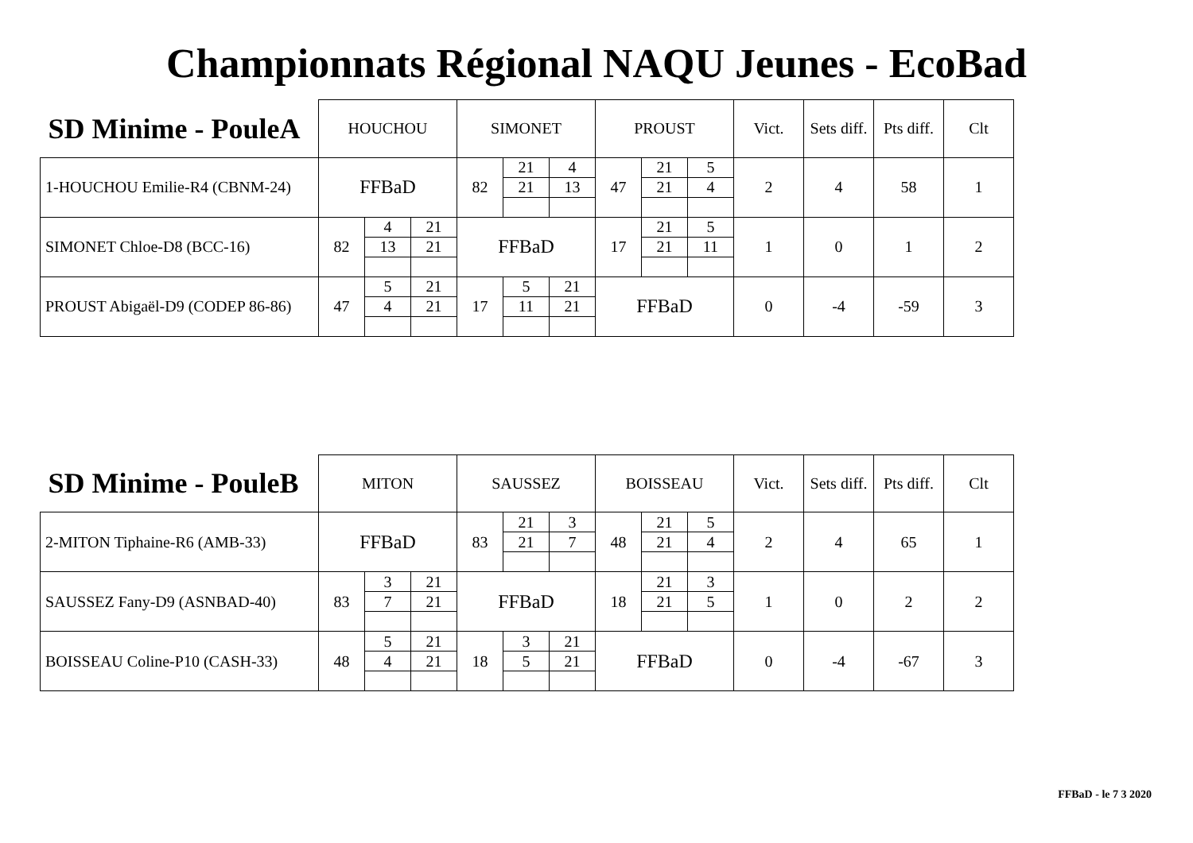Championnats Régional NAQU Jeunes - EcoBad
| SD Minime - PouleA | HOUCHOU | | | SIMONET | | | PROUST | | | Vict. | Sets diff. | Pts diff. | Clt |
| --- | --- | --- | --- | --- | --- | --- | --- | --- | --- | --- | --- | --- | --- |
| 1-HOUCHOU Emilie-R4 (CBNM-24) | FFBaD | | | 82 | 21 | 4 | 47 | 21 | 5 | 2 | 4 | 58 | 1 |
| | | | | | 21 | 13 | | 21 | 4 | | | | |
| SIMONET Chloe-D8 (BCC-16) | 82 | 4 | 21 | FFBaD | | | 17 | 21 | 5 | 1 | 0 | 1 | 2 |
| | | 13 | 21 | | | | | 21 | 11 | | | | |
| PROUST Abigaël-D9 (CODEP 86-86) | 47 | 5 | 21 | 17 | 5 | 21 | FFBaD | | | 0 | -4 | -59 | 3 |
| | | 4 | 21 | | 11 | 21 | | | | | | | |
| SD Minime - PouleB | MITON | | | SAUSSEZ | | | BOISSEAU | | | Vict. | Sets diff. | Pts diff. | Clt |
| --- | --- | --- | --- | --- | --- | --- | --- | --- | --- | --- | --- | --- | --- |
| 2-MITON Tiphaine-R6 (AMB-33) | FFBaD | | | 83 | 21 | 3 | 48 | 21 | 5 | 2 | 4 | 65 | 1 |
| | | | | | 21 | 7 | | 21 | 4 | | | | |
| SAUSSEZ Fany-D9 (ASNBAD-40) | 83 | 3 | 21 | FFBaD | | | 18 | 21 | 3 | 1 | 0 | 2 | 2 |
| | | 7 | 21 | | | | | 21 | 5 | | | | |
| BOISSEAU Coline-P10 (CASH-33) | 48 | 5 | 21 | 18 | 3 | 21 | FFBaD | | | 0 | -4 | -67 | 3 |
| | | 4 | 21 | | 5 | 21 | | | | | | | |
FFBaD - le 7 3 2020